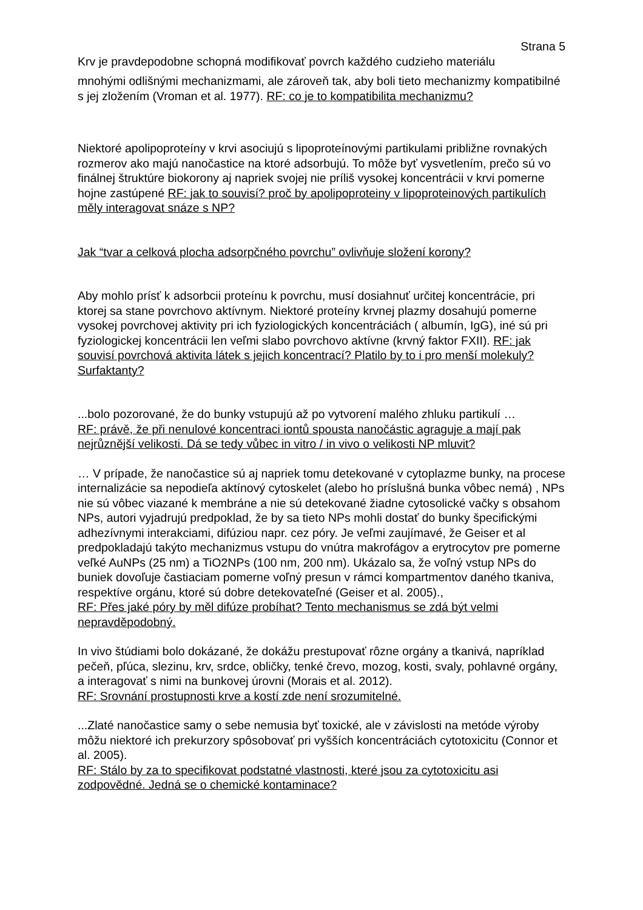Strana 5
Krv je pravdepodobne schopná modifikovať povrch každého cudzieho materiálu
mnohými odlišnými mechanizmami, ale zároveň tak, aby boli tieto mechanizmy kompatibilné s jej zložením (Vroman et al. 1977). RF: co je to kompatibilita mechanizmu?
Niektoré apolipoproteíny v krvi asociujú s lipoproteínovými partikulami približne rovnakých rozmerov ako majú nanočastice na ktoré adsorbujú. To môže byť vysvetlením, prečo sú vo finálnej štruktúre biokorony aj napriek svojej nie príliš vysokej koncentrácii v krvi pomerne hojne zastúpené RF: jak to souvisí? proč by apolipoproteiny v lipoproteinových partikulích měly interagovat snáze s NP?
Jak “tvar a celková plocha adsorpčného povrchu” ovlivňuje složení korony?
Aby mohlo prísť k adsorbcii proteínu k povrchu, musí dosiahnuť určitej koncentrácie, pri ktorej sa stane povrchovo aktívnym. Niektoré proteíny krvnej plazmy dosahujú pomerne vysokej povrchovej aktivity pri ich fyziologických koncentráciách ( albumín, IgG), iné sú pri fyziologickej koncentrácii len veľmi slabo povrchovo aktívne (krvný faktor FXII). RF: jak souvisí povrchová aktivita látek s jejich koncentrací? Platilo by to i pro menší molekuly? Surfaktanty?
...bolo pozorované, že do bunky vstupujú až po vytvorení malého zhluku partikulí …
RF: právě, že při nenulové koncentraci iontů spousta nanočástic agraguje a mají pak nejrůznější velikosti. Dá se tedy vůbec in vitro / in vivo o velikosti NP mluvit?
… V prípade, že nanočastice sú aj napriek tomu detekované v cytoplazme bunky, na procese internalizácie sa nepodieľa aktínový cytoskelet (alebo ho príslušná bunka vôbec nemá) , NPs nie sú vôbec viazané k membráne a nie sú detekované žiadne cytosolické vačky s obsahom NPs, autori vyjadrujú predpoklad, že by sa tieto NPs mohli dostať do bunky špecifickými adhezívnymi interakciami, difúziou napr. cez póry. Je veľmi zaujímavé, že Geiser et al predpokladajú takýto mechanizmus vstupu do vnútra makrofágov a erytrocytov pre pomerne veľké AuNPs (25 nm) a TiO2NPs (100 nm, 200 nm). Ukázalo sa, že voľný vstup NPs do buniek dovoľuje častiaciam pomerne voľný presun v rámci kompartmentov daného tkaniva, respektíve orgánu, ktoré sú dobre detekovateľné (Geiser et al. 2005).,
RF: Přes jaké póry by měl difúze probíhat? Tento mechanismus se zdá být velmi nepravděpodobný.
In vivo štúdiami bolo dokázané, že dokážu prestupovať rôzne orgány a tkanivá, napríklad pečeň, pľúca, slezinu, krv, srdce, obličky, tenké črevo, mozog, kosti, svaly, pohlavné orgány, a interagovať s nimi na bunkovej úrovni (Morais et al. 2012).
RF: Srovnání prostupnosti krve a kostí zde není srozumitelné.
...Zlaté nanočastice samy o sebe nemusia byť toxické, ale v závislosti na metóde výroby môžu niektoré ich prekurzory spôsobovať pri vyšších koncentráciách cytotoxicitu (Connor et al. 2005).
RF: Stálo by za to specifikovat podstatné vlastnosti, které jsou za cytotoxicitu asi zodpovědné. Jedná se o chemické kontaminace?